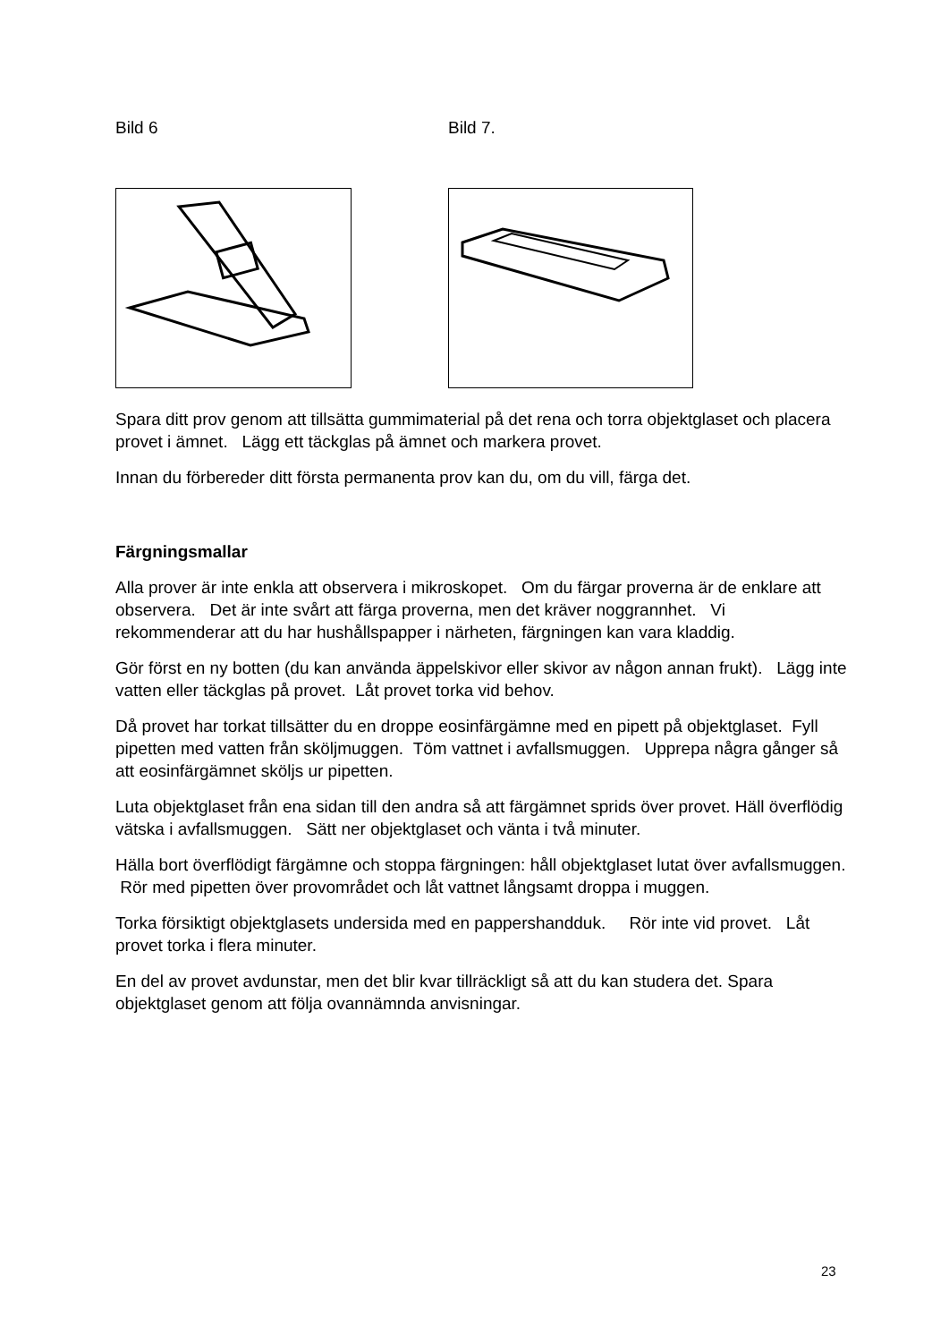Bild 6 Bild 7.
Spara ditt prov genom att tillsätta gummimaterial på det rena och torra objektglaset och placera provet i ämnet. Lägg ett täckglas på ämnet och markera provet.
Innan du förbereder ditt första permanenta prov kan du, om du vill, färga det.
Färgningsmallar
Alla prover är inte enkla att observera i mikroskopet. Om du färgar proverna är de enklare att observera. Det är inte svårt att färga proverna, men det kräver noggrannhet. Vi rekommenderar att du har hushållspapper i närheten, färgningen kan vara kladdig.
Gör först en ny botten (du kan använda äppelskivor eller skivor av någon annan frukt). Lägg inte vatten eller täckglas på provet. Låt provet torka vid behov.
Då provet har torkat tillsätter du en droppe eosinfärgämne med en pipett på objektglaset. Fyll pipetten med vatten från sköljmuggen. Töm vattnet i avfallsmuggen. Upprepa några gånger så att eosinfärgämnet sköljs ur pipetten.
Luta objektglaset från ena sidan till den andra så att färgämnet sprids över provet. Häll överflödig vätska i avfallsmuggen. Sätt ner objektglaset och vänta i två minuter.
Hälla bort överflödigt färgämne och stoppa färgningen: håll objektglaset lutat över avfallsmuggen. Rör med pipetten över provområdet och låt vattnet långsamt droppa i muggen.
Torka försiktigt objektglasets undersida med en pappershandduk. Rör inte vid provet. Låt provet torka i flera minuter.
En del av provet avdunstar, men det blir kvar tillräckligt så att du kan studera det. Spara objektglaset genom att följa ovannämnda anvisningar.
23